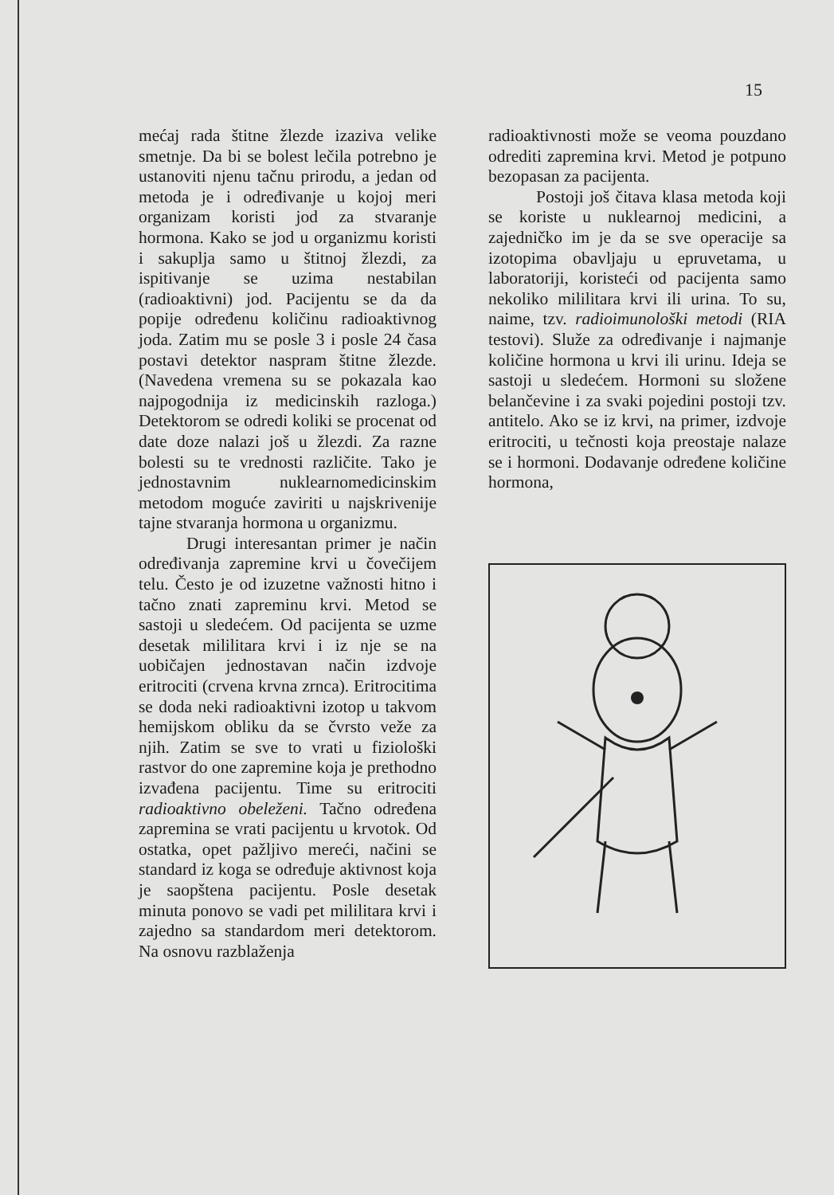15
mećaj rada štitne žlezde izaziva velike smetnje. Da bi se bolest lečila potrebno je ustanoviti njenu tačnu prirodu, a jedan od metoda je i određivanje u kojoj meri organizam koristi jod za stvaranje hormona. Kako se jod u organizmu koristi i sakuplja samo u štitnoj žlezdi, za ispitivanje se uzima nestabilan (radioaktivni) jod. Pacijentu se da da popije određenu količinu radioaktivnog joda. Zatim mu se posle 3 i posle 24 časa postavi detektor naspram štitne žlezde. (Navedena vremena su se pokazala kao najpogodnija iz medicinskih razloga.) Detektorom se odredi koliki se procenat od date doze nalazi još u žlezdi. Za razne bolesti su te vrednosti različite. Tako je jednostavnim nuklearnomedicinskim metodom moguće zaviriti u najskrivenije tajne stvaranja hormona u organizmu.
Drugi interesantan primer je način određivanja zapremine krvi u čovečijem telu. Često je od izuzetne važnosti hitno i tačno znati zapreminu krvi. Metod se sastoji u sledećem. Od pacijenta se uzme desetak mililitara krvi i iz nje se na uobičajen jednostavan način izdvoje eritrociti (crvena krvna zrnca). Eritrocitima se doda neki radioaktivni izotop u takvom hemijskom obliku da se čvrsto veže za njih. Zatim se sve to vrati u fiziološki rastvor do one zapremine koja je prethodno izvađena pacijentu. Time su eritrociti radioaktivno obeleženi. Tačno određena zapremina se vrati pacijentu u krvotok. Od ostatka, opet pažljivo mereći, načini se standard iz koga se određuje aktivnost koja je saopštena pacijentu. Posle desetak minuta ponovo se vadi pet mililitara krvi i zajedno sa standardom meri detektorom. Na osnovu razblaženja
radioaktivnosti može se veoma pouzdano odrediti zapremina krvi. Metod je potpuno bezopasan za pacijenta.
Postoji još čitava klasa metoda koji se koriste u nuklearnoj medicini, a zajedničko im je da se sve operacije sa izotopima obavljaju u epruvetama, u laboratoriji, koristeći od pacijenta samo nekoliko mililitara krvi ili urina. To su, naime, tzv. radioimunološki metodi (RIA testovi). Služe za određivanje i najmanje količine hormona u krvi ili urinu. Ideja se sastoji u sledećem. Hormoni su složene belančevine i za svaki pojedini postoji tzv. antitelo. Ako se iz krvi, na primer, izdvoje eritrociti, u tečnosti koja preostaje nalaze se i hormoni. Dodavanje određene količine hormona,